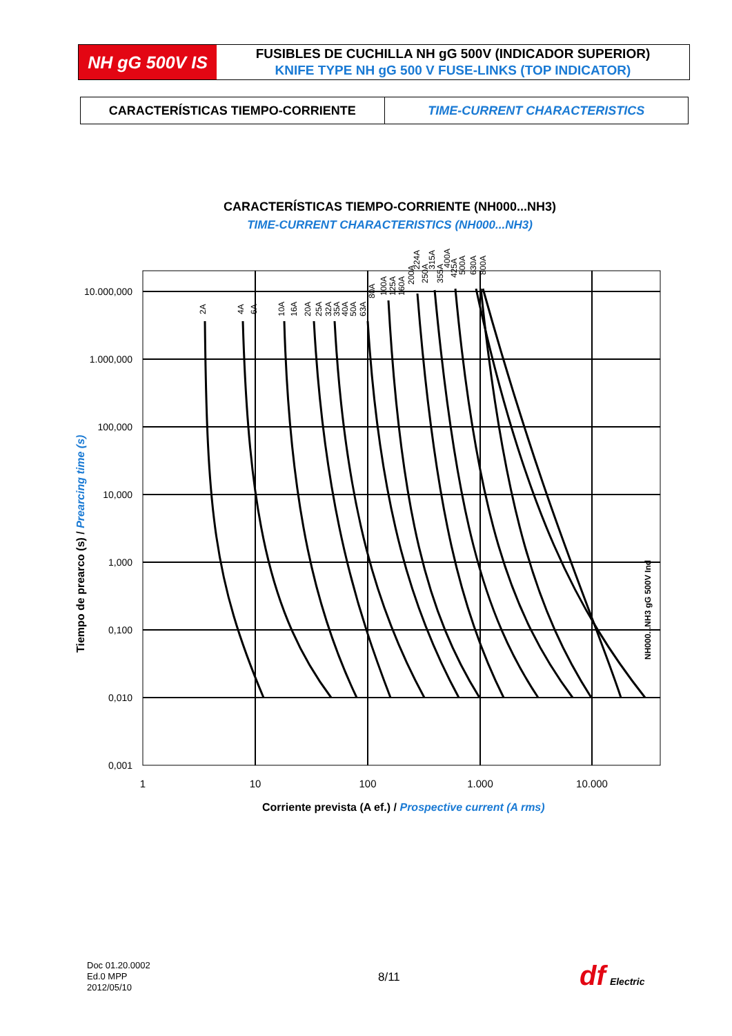NH gG 500V IS
FUSIBLES DE CUCHILLA NH gG 500V (INDICADOR SUPERIOR)
KNIFE TYPE NH gG 500 V FUSE-LINKS (TOP INDICATOR)
CARACTERÍSTICAS TIEMPO-CORRIENTE
TIME-CURRENT CHARACTERISTICS
CARACTERÍSTICAS TIEMPO-CORRIENTE (NH000...NH3)
TIME-CURRENT CHARACTERISTICS (NH000...NH3)
10.000,000
1.000,000
100,000
10,000
1,000
0,100
0,010
0,001
1
10
100
1.000
10.000
Corriente prevista (A ef.) / Prospective current (A rms)
Tiempo de prearco (s) / Prearcing time (s)
NH000...NH3 gG 500V Ind
2A
4A
6A
10A
16A
20A
25A
32A
35A
40A
50A
63A
80A
100A
125A
160A
200A
224A
250A
315A
355A
400A
425A
500A
630A
800A
Doc 01.20.0002
Ed.0 MPP
2012/05/10
8/11 df Electric